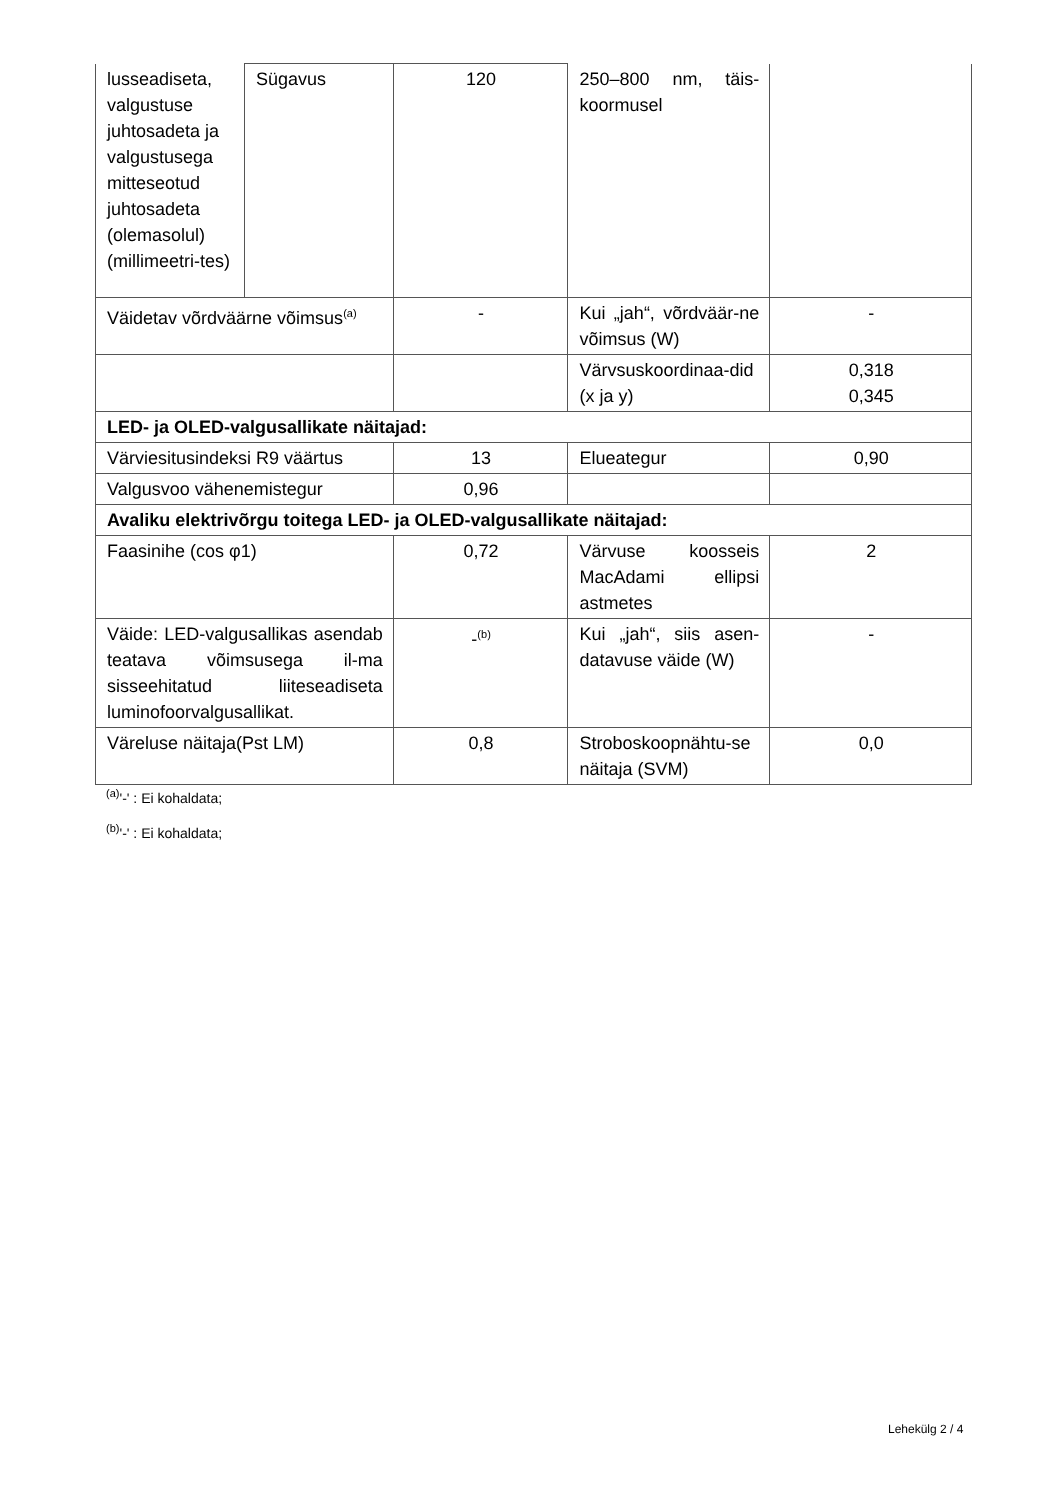| lusseadiseta, valgustuse juhtosadeta ja valgustusega mitteseotud juhtosadeta (olemasolul) (millimeetri-tes) | Sügavus | 120 | 250–800 nm, täis-koormusel | |
| Väidetav võrdväärne võimsus<sup>(a)</sup> | | - | Kui „jah“, võrdväär-ne võimsus (W) | - |
| | | | Värvsuskoordinaa-did (x ja y) | 0,318 0,345 |
| LED- ja OLED-valgusallikate näitajad: | | | | |
| Värviesitusindeksi R9 väärtus | | 13 | Elueategur | 0,90 |
| Valgusvoo vähenemistegur | | 0,96 | | |
| Avaliku elektrivõrgu toitega LED- ja OLED-valgusallikate näitajad: | | | | |
| Faasinihe (cos φ1) | | 0,72 | Värvuse koosseis MacAdami ellipsi astmetes | 2 |
| Väide: LED-valgusallikas asendab teatava võimsusega il-ma sisseehitatud liiteseadiseta luminofoorvalgusallikat. | | -<sup>(b)</sup> | Kui „jah“, siis asen-datavuse väide (W) | - |
| Väreluse näitaja(Pst LM) | | 0,8 | Stroboskoopnähtu-se näitaja (SVM) | 0,0 |
<sup>(a)</sup> '-' : Ei kohaldata;
<sup>(b)</sup> '-' : Ei kohaldata;
Lehekülg 2 / 4